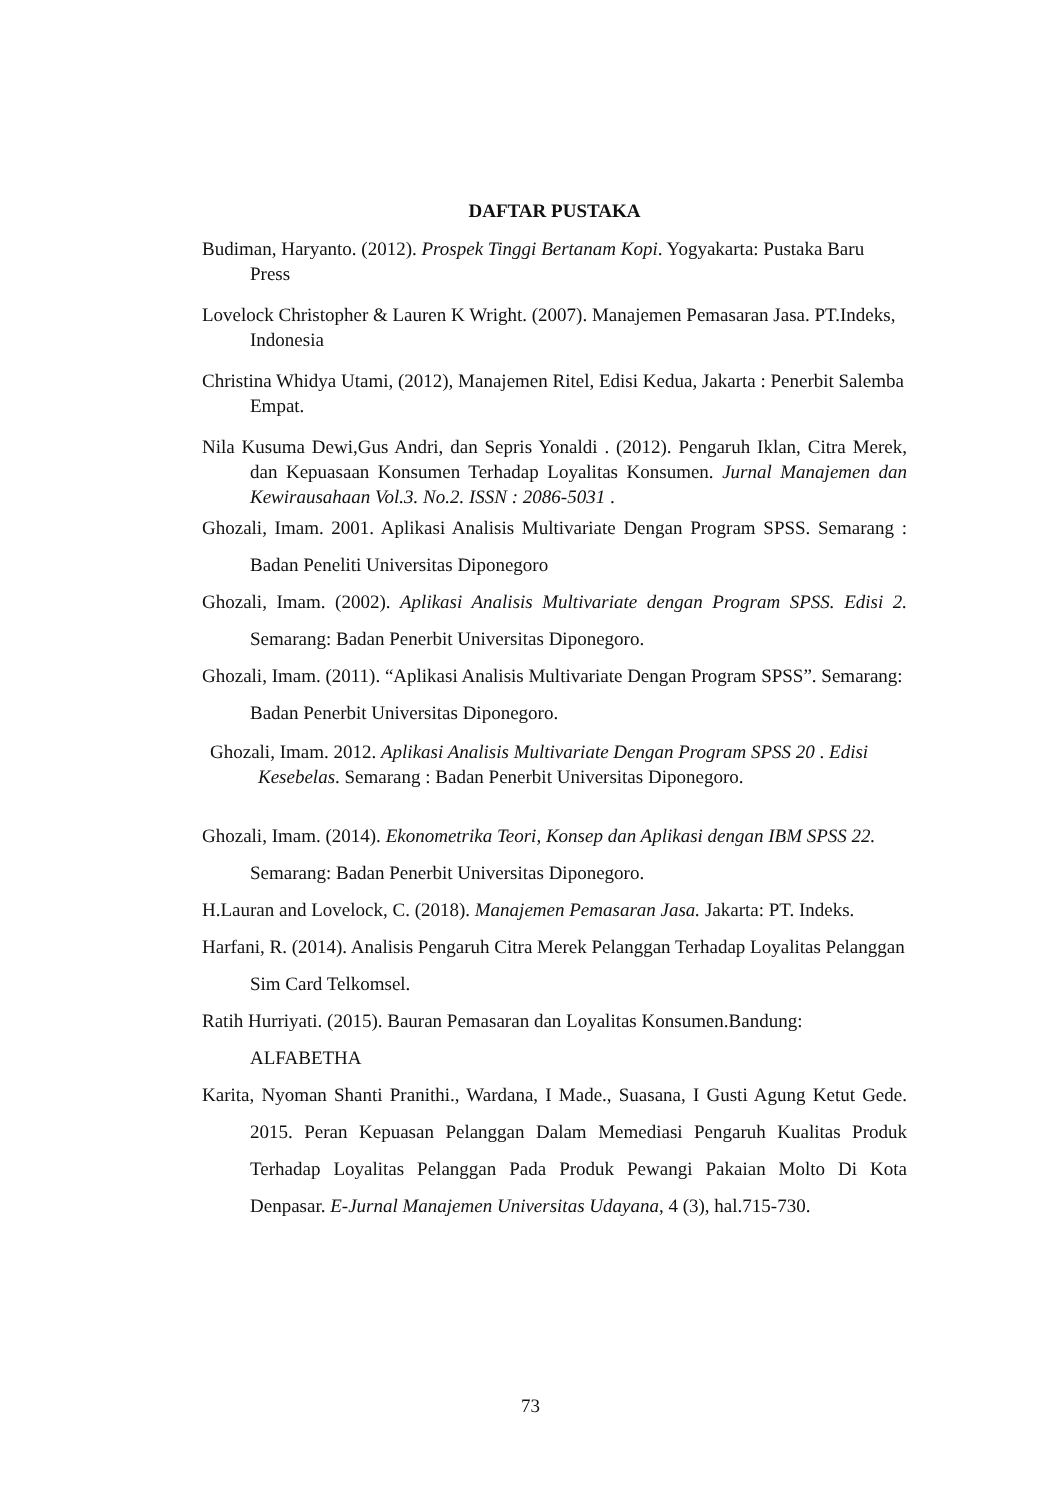DAFTAR PUSTAKA
Budiman, Haryanto. (2012). Prospek Tinggi Bertanam Kopi. Yogyakarta: Pustaka Baru Press
Lovelock Christopher & Lauren K Wright. (2007). Manajemen Pemasaran Jasa. PT.Indeks, Indonesia
Christina Whidya Utami, (2012), Manajemen Ritel, Edisi Kedua, Jakarta : Penerbit Salemba Empat.
Nila Kusuma Dewi,Gus Andri, dan Sepris Yonaldi . (2012). Pengaruh Iklan, Citra Merek, dan Kepuasaan Konsumen Terhadap Loyalitas Konsumen. Jurnal Manajemen dan Kewirausahaan Vol.3. No.2. ISSN : 2086-5031 .
Ghozali, Imam. 2001. Aplikasi Analisis Multivariate Dengan Program SPSS. Semarang : Badan Peneliti Universitas Diponegoro
Ghozali, Imam. (2002). Aplikasi Analisis Multivariate dengan Program SPSS. Edisi 2. Semarang: Badan Penerbit Universitas Diponegoro.
Ghozali, Imam. (2011). “Aplikasi Analisis Multivariate Dengan Program SPSS”. Semarang: Badan Penerbit Universitas Diponegoro.
Ghozali, Imam. 2012. Aplikasi Analisis Multivariate Dengan Program SPSS 20 . Edisi Kesebelas. Semarang : Badan Penerbit Universitas Diponegoro.
Ghozali, Imam. (2014). Ekonometrika Teori, Konsep dan Aplikasi dengan IBM SPSS 22. Semarang: Badan Penerbit Universitas Diponegoro.
H.Lauran and Lovelock, C. (2018). Manajemen Pemasaran Jasa. Jakarta: PT. Indeks.
Harfani, R. (2014). Analisis Pengaruh Citra Merek Pelanggan Terhadap Loyalitas Pelanggan Sim Card Telkomsel.
Ratih Hurriyati. (2015). Bauran Pemasaran dan Loyalitas Konsumen.Bandung: ALFABETHA
Karita, Nyoman Shanti Pranithi., Wardana, I Made., Suasana, I Gusti Agung Ketut Gede. 2015. Peran Kepuasan Pelanggan Dalam Memediasi Pengaruh Kualitas Produk Terhadap Loyalitas Pelanggan Pada Produk Pewangi Pakaian Molto Di Kota Denpasar. E-Jurnal Manajemen Universitas Udayana, 4 (3), hal.715-730.
73